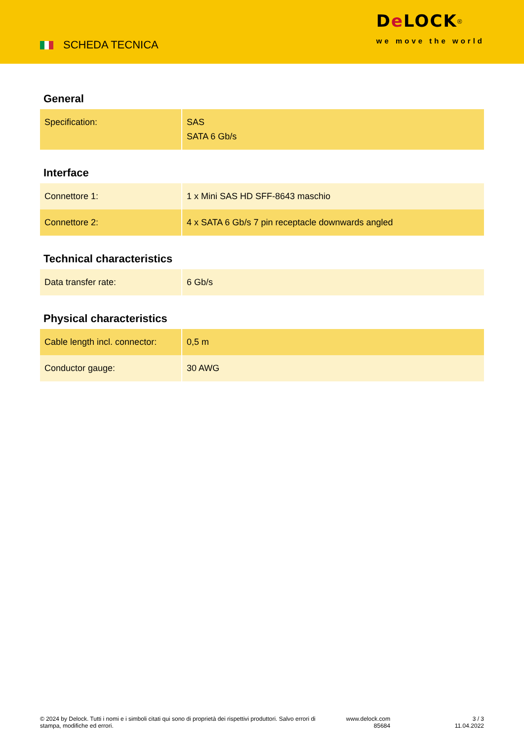SCHEDA TECNICA
De LOCK<sup>®</sup>
we move the world
General
| Specification: | SAS SATA 6 Gb/s |
Interface
| Connettore 1: | 1 x Mini SAS HD SFF-8643 maschio |
| Connettore 2: | 4 x SATA 6 Gb/s 7 pin receptacle downwards angled |
Technical characteristics
| Data transfer rate: | 6 Gb/s |
Physical characteristics
| Cable length incl. connector: | 0,5 m |
| Conductor gauge: | 30 AWG |
© 2024 by Delock. Tutti i nomi e i simboli citati qui sono di proprietà dei rispettivi produttori. Salvo errori di stampa, modifiche ed errori.
www.delock.com
85684
3 / 3
11.04.2022